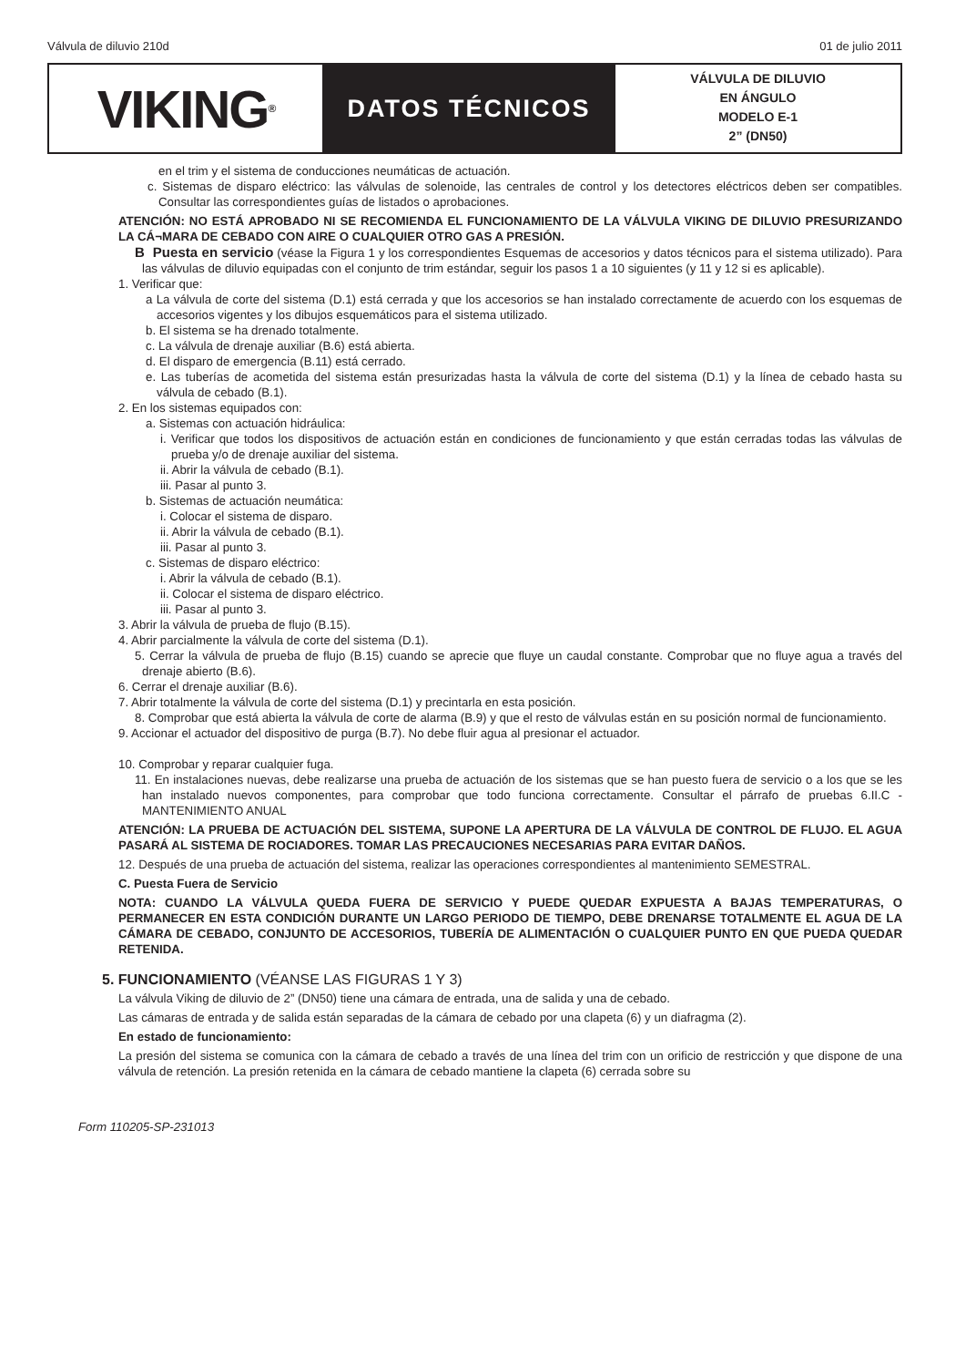Válvula de diluvio 210d 01 de julio 2011
VIKING<sup>®</sup>
DATOS TÉCNICOS
VÁLVULA DE DILUVIO
EN ÁNGULO
MODELO E-1
2” (DN50)
en el trim y el sistema de conducciones neumáticas de actuación.
c. Sistemas de disparo eléctrico: las válvulas de solenoide, las centrales de control y los detectores eléctricos deben ser compatibles. Consultar las correspondientes guías de listados o aprobaciones.
ATENCIÓN: NO ESTÁ APROBADO NI SE RECOMIENDA EL FUNCIONAMIENTO DE LA VÁLVULA VIKING DE DILUVIO PRESURIZANDO LA CÁ¬MARA DE CEBADO CON AIRE O CUALQUIER OTRO GAS A PRESIÓN.
B Puesta en servicio (véase la Figura 1 y los correspondientes Esquemas de accesorios y datos técnicos para el sistema utilizado). Para las válvulas de diluvio equipadas con el conjunto de trim estándar, seguir los pasos 1 a 10 siguientes (y 11 y 12 si es aplicable).
1. Verificar que:
a La válvula de corte del sistema (D.1) está cerrada y que los accesorios se han instalado correctamente de acuerdo con los esquemas de accesorios vigentes y los dibujos esquemáticos para el sistema utilizado.
b. El sistema se ha drenado totalmente.
c. La válvula de drenaje auxiliar (B.6) está abierta.
d. El disparo de emergencia (B.11) está cerrado.
e. Las tuberías de acometida del sistema están presurizadas hasta la válvula de corte del sistema (D.1) y la línea de cebado hasta su válvula de cebado (B.1).
2. En los sistemas equipados con:
a. Sistemas con actuación hidráulica:
i. Verificar que todos los dispositivos de actuación están en condiciones de funcionamiento y que están cerradas todas las válvulas de prueba y/o de drenaje auxiliar del sistema.
ii. Abrir la válvula de cebado (B.1).
iii. Pasar al punto 3.
b. Sistemas de actuación neumática:
i. Colocar el sistema de disparo.
ii. Abrir la válvula de cebado (B.1).
iii. Pasar al punto 3.
c. Sistemas de disparo eléctrico:
i. Abrir la válvula de cebado (B.1).
ii. Colocar el sistema de disparo eléctrico.
iii. Pasar al punto 3.
3. Abrir la válvula de prueba de flujo (B.15).
4. Abrir parcialmente la válvula de corte del sistema (D.1).
5. Cerrar la válvula de prueba de flujo (B.15) cuando se aprecie que fluye un caudal constante. Comprobar que no fluye agua a través del drenaje abierto (B.6).
6. Cerrar el drenaje auxiliar (B.6).
7. Abrir totalmente la válvula de corte del sistema (D.1) y precintarla en esta posición.
8. Comprobar que está abierta la válvula de corte de alarma (B.9) y que el resto de válvulas están en su posición normal de funcionamiento.
9. Accionar el actuador del dispositivo de purga (B.7). No debe fluir agua al presionar el actuador.
10. Comprobar y reparar cualquier fuga.
11. En instalaciones nuevas, debe realizarse una prueba de actuación de los sistemas que se han puesto fuera de servicio o a los que se les han instalado nuevos componentes, para comprobar que todo funciona correctamente. Consultar el párrafo de pruebas 6.II.C - MANTENIMIENTO ANUAL
ATENCIÓN: LA PRUEBA DE ACTUACIÓN DEL SISTEMA, SUPONE LA APERTURA DE LA VÁLVULA DE CONTROL DE FLUJO. EL AGUA PASARÁ AL SISTEMA DE ROCIADORES. TOMAR LAS PRECAUCIONES NECESARIAS PARA EVITAR DAÑOS.
12. Después de una prueba de actuación del sistema, realizar las operaciones correspondientes al mantenimiento SEMESTRAL.
C. Puesta Fuera de Servicio
NOTA: CUANDO LA VÁLVULA QUEDA FUERA DE SERVICIO Y PUEDE QUEDAR EXPUESTA A BAJAS TEMPERATURAS, O PERMANECER EN ESTA CONDICIÓN DURANTE UN LARGO PERIODO DE TIEMPO, DEBE DRENARSE TOTALMENTE EL AGUA DE LA CÁMARA DE CEBADO, CONJUNTO DE ACCESORIOS, TUBERÍA DE ALIMENTACIÓN O CUALQUIER PUNTO EN QUE PUEDA QUEDAR RETENIDA.
5. FUNCIONAMIENTO (VÉANSE LAS FIGURAS 1 Y 3)
La válvula Viking de diluvio de 2” (DN50) tiene una cámara de entrada, una de salida y una de cebado.
Las cámaras de entrada y de salida están separadas de la cámara de cebado por una clapeta (6) y un diafragma (2).
En estado de funcionamiento:
La presión del sistema se comunica con la cámara de cebado a través de una línea del trim con un orificio de restricción y que dispone de una válvula de retención. La presión retenida en la cámara de cebado mantiene la clapeta (6) cerrada sobre su
Form 110205-SP-231013